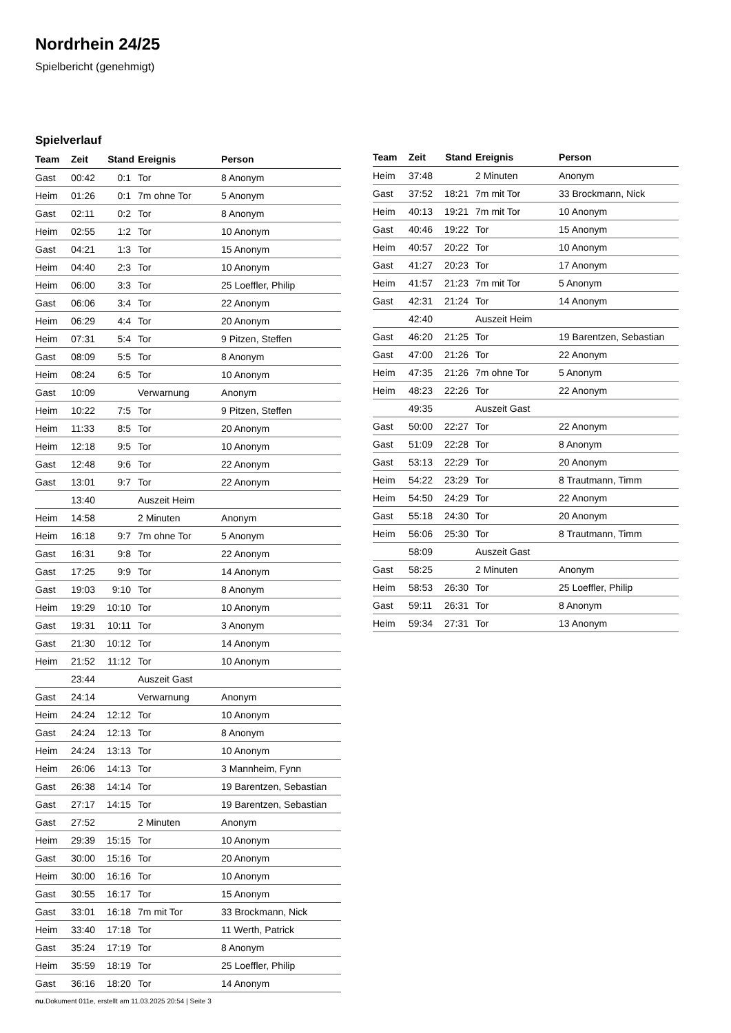Nordrhein 24/25
Spielbericht (genehmigt)
Spielverlauf
| Team | Zeit | Stand | Ereignis | Person |
| --- | --- | --- | --- | --- |
| Gast | 00:42 | 0:1 | Tor | 8 Anonym |
| Heim | 01:26 | 0:1 | 7m ohne Tor | 5 Anonym |
| Gast | 02:11 | 0:2 | Tor | 8 Anonym |
| Heim | 02:55 | 1:2 | Tor | 10 Anonym |
| Gast | 04:21 | 1:3 | Tor | 15 Anonym |
| Heim | 04:40 | 2:3 | Tor | 10 Anonym |
| Heim | 06:00 | 3:3 | Tor | 25 Loeffler, Philip |
| Gast | 06:06 | 3:4 | Tor | 22 Anonym |
| Heim | 06:29 | 4:4 | Tor | 20 Anonym |
| Heim | 07:31 | 5:4 | Tor | 9 Pitzen, Steffen |
| Gast | 08:09 | 5:5 | Tor | 8 Anonym |
| Heim | 08:24 | 6:5 | Tor | 10 Anonym |
| Gast | 10:09 | | Verwarnung | Anonym |
| Heim | 10:22 | 7:5 | Tor | 9 Pitzen, Steffen |
| Heim | 11:33 | 8:5 | Tor | 20 Anonym |
| Heim | 12:18 | 9:5 | Tor | 10 Anonym |
| Gast | 12:48 | 9:6 | Tor | 22 Anonym |
| Gast | 13:01 | 9:7 | Tor | 22 Anonym |
| | 13:40 | | Auszeit Heim | |
| Heim | 14:58 | | 2 Minuten | Anonym |
| Heim | 16:18 | 9:7 | 7m ohne Tor | 5 Anonym |
| Gast | 16:31 | 9:8 | Tor | 22 Anonym |
| Gast | 17:25 | 9:9 | Tor | 14 Anonym |
| Gast | 19:03 | 9:10 | Tor | 8 Anonym |
| Heim | 19:29 | 10:10 | Tor | 10 Anonym |
| Gast | 19:31 | 10:11 | Tor | 3 Anonym |
| Gast | 21:30 | 10:12 | Tor | 14 Anonym |
| Heim | 21:52 | 11:12 | Tor | 10 Anonym |
| | 23:44 | | Auszeit Gast | |
| Gast | 24:14 | | Verwarnung | Anonym |
| Heim | 24:24 | 12:12 | Tor | 10 Anonym |
| Gast | 24:24 | 12:13 | Tor | 8 Anonym |
| Heim | 24:24 | 13:13 | Tor | 10 Anonym |
| Heim | 26:06 | 14:13 | Tor | 3 Mannheim, Fynn |
| Gast | 26:38 | 14:14 | Tor | 19 Barentzen, Sebastian |
| Gast | 27:17 | 14:15 | Tor | 19 Barentzen, Sebastian |
| Gast | 27:52 | | 2 Minuten | Anonym |
| Heim | 29:39 | 15:15 | Tor | 10 Anonym |
| Gast | 30:00 | 15:16 | Tor | 20 Anonym |
| Heim | 30:00 | 16:16 | Tor | 10 Anonym |
| Gast | 30:55 | 16:17 | Tor | 15 Anonym |
| Gast | 33:01 | 16:18 | 7m mit Tor | 33 Brockmann, Nick |
| Heim | 33:40 | 17:18 | Tor | 11 Werth, Patrick |
| Gast | 35:24 | 17:19 | Tor | 8 Anonym |
| Heim | 35:59 | 18:19 | Tor | 25 Loeffler, Philip |
| Gast | 36:16 | 18:20 | Tor | 14 Anonym |
| Team | Zeit | Stand | Ereignis | Person |
| --- | --- | --- | --- | --- |
| Heim | 37:48 | | 2 Minuten | Anonym |
| Gast | 37:52 | 18:21 | 7m mit Tor | 33 Brockmann, Nick |
| Heim | 40:13 | 19:21 | 7m mit Tor | 10 Anonym |
| Gast | 40:46 | 19:22 | Tor | 15 Anonym |
| Heim | 40:57 | 20:22 | Tor | 10 Anonym |
| Gast | 41:27 | 20:23 | Tor | 17 Anonym |
| Heim | 41:57 | 21:23 | 7m mit Tor | 5 Anonym |
| Gast | 42:31 | 21:24 | Tor | 14 Anonym |
| | 42:40 | | Auszeit Heim | |
| Gast | 46:20 | 21:25 | Tor | 19 Barentzen, Sebastian |
| Gast | 47:00 | 21:26 | Tor | 22 Anonym |
| Heim | 47:35 | 21:26 | 7m ohne Tor | 5 Anonym |
| Heim | 48:23 | 22:26 | Tor | 22 Anonym |
| | 49:35 | | Auszeit Gast | |
| Gast | 50:00 | 22:27 | Tor | 22 Anonym |
| Gast | 51:09 | 22:28 | Tor | 8 Anonym |
| Gast | 53:13 | 22:29 | Tor | 20 Anonym |
| Heim | 54:22 | 23:29 | Tor | 8 Trautmann, Timm |
| Heim | 54:50 | 24:29 | Tor | 22 Anonym |
| Gast | 55:18 | 24:30 | Tor | 20 Anonym |
| Heim | 56:06 | 25:30 | Tor | 8 Trautmann, Timm |
| | 58:09 | | Auszeit Gast | |
| Gast | 58:25 | | 2 Minuten | Anonym |
| Heim | 58:53 | 26:30 | Tor | 25 Loeffler, Philip |
| Gast | 59:11 | 26:31 | Tor | 8 Anonym |
| Heim | 59:34 | 27:31 | Tor | 13 Anonym |
nu.Dokument 011e, erstellt am 11.03.2025 20:54 | Seite 3